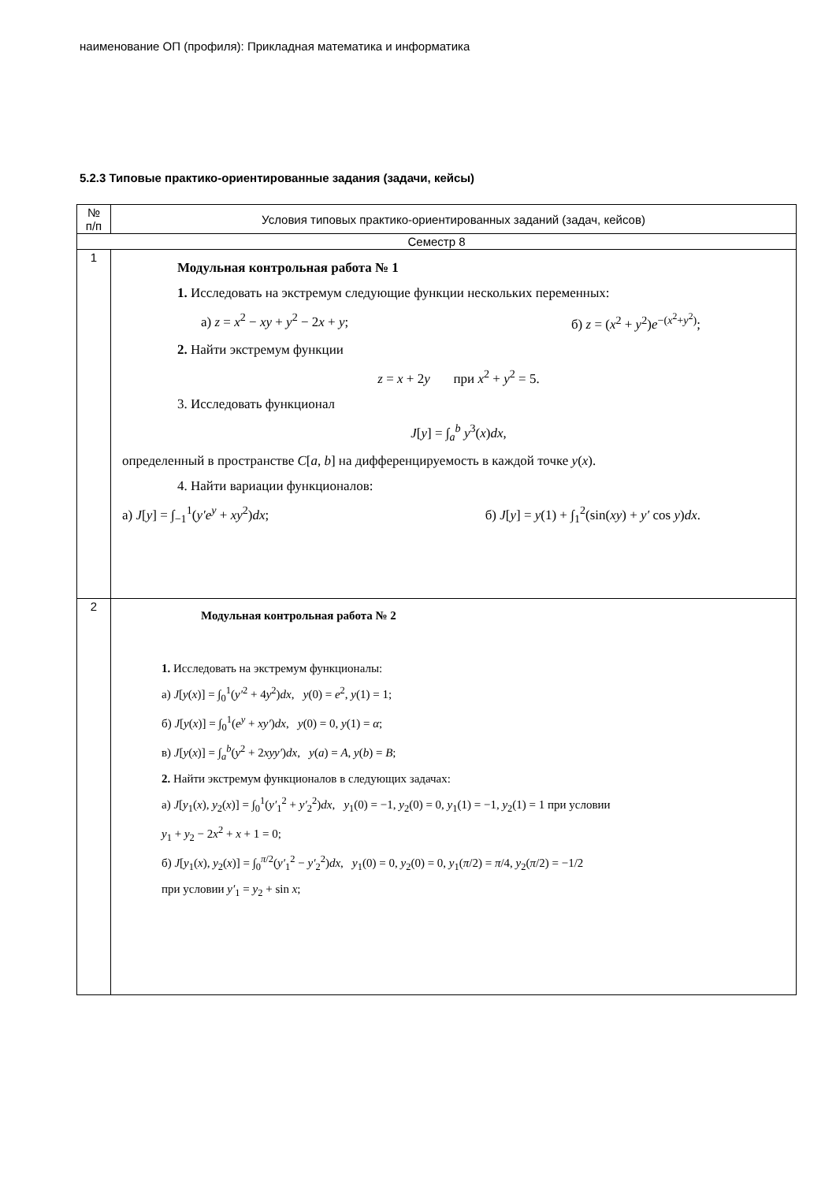наименование ОП (профиля): Прикладная математика и информатика
5.2.3 Типовые практико-ориентированные задания (задачи, кейсы)
| № п/п | Условия типовых практико-ориентированных заданий (задач, кейсов) |
| --- | --- |
| Семестр 8 | |
| 1 | Модульная контрольная работа № 1 1. Исследовать на экстремум следующие функции нескольких переменных: а) z = x<sup>2</sup> − xy + y<sup>2</sup> − 2 x + y ; б) z = ( x<sup>2</sup> + y<sup>2</sup>) e<sup>−(x<sup>2</sup>+y<sup>2</sup>)</sup>; 2. Найти экстремум функции z = x + 2 y при x<sup>2</sup> + y<sup>2</sup> = 5. 3. Исследовать функционал J [ y ] = ∫<sub>a</sub><sup>b</sup> y<sup>3</sup>( x ) dx , определенный в пространстве C [ a , b ] на дифференцируемость в каждой точке y ( x ). 4. Найти вариации функционалов: а) J [ y ] = ∫<sub>−1</sub><sup>1</sup>( y′e<sup>y</sup> + xy<sup>2</sup>) dx ; б) J [ y ] = y (1) + ∫<sub>1</sub><sup>2</sup>(sin( xy ) + y′ cos y ) dx . |
| 2 | Модульная контрольная работа № 2 1. Исследовать на экстремум функционалы: а) J [ y ( x )] = ∫<sub>0</sub><sup>1</sup>( y′<sup>2</sup> + 4 y<sup>2</sup>) dx , y (0) = e<sup>2</sup>, y (1) = 1; б) J [ y ( x )] = ∫<sub>0</sub><sup>1</sup>( e<sup>y</sup> + xy′ ) dx , y (0) = 0, y (1) = α ; в) J [ y ( x )] = ∫<sub>a</sub><sup>b</sup>( y<sup>2</sup> + 2 xyy′ ) dx , y ( a ) = A , y ( b ) = B ; 2. Найти экстремум функционалов в следующих задачах: а) J [ y<sub>1</sub>( x ), y<sub>2</sub>( x )] = ∫<sub>0</sub><sup>1</sup>( y′<sub>1</sub><sup>2</sup> + y′<sub>2</sub><sup>2</sup>) dx , y<sub>1</sub>(0) = −1, y<sub>2</sub>(0) = 0, y<sub>1</sub>(1) = −1, y<sub>2</sub>(1) = 1 при условии y<sub>1</sub> + y<sub>2</sub> − 2 x<sup>2</sup> + x + 1 = 0; б) J [ y<sub>1</sub>( x ), y<sub>2</sub>( x )] = ∫<sub>0</sub><sup>π/2</sup>( y′<sub>1</sub><sup>2</sup> − y′<sub>2</sub><sup>2</sup>) dx , y<sub>1</sub>(0) = 0, y<sub>2</sub>(0) = 0, y<sub>1</sub>( π /2) = π /4, y<sub>2</sub>( π /2) = −1/2 при условии y′<sub>1</sub> = y<sub>2</sub> + sin x ; |